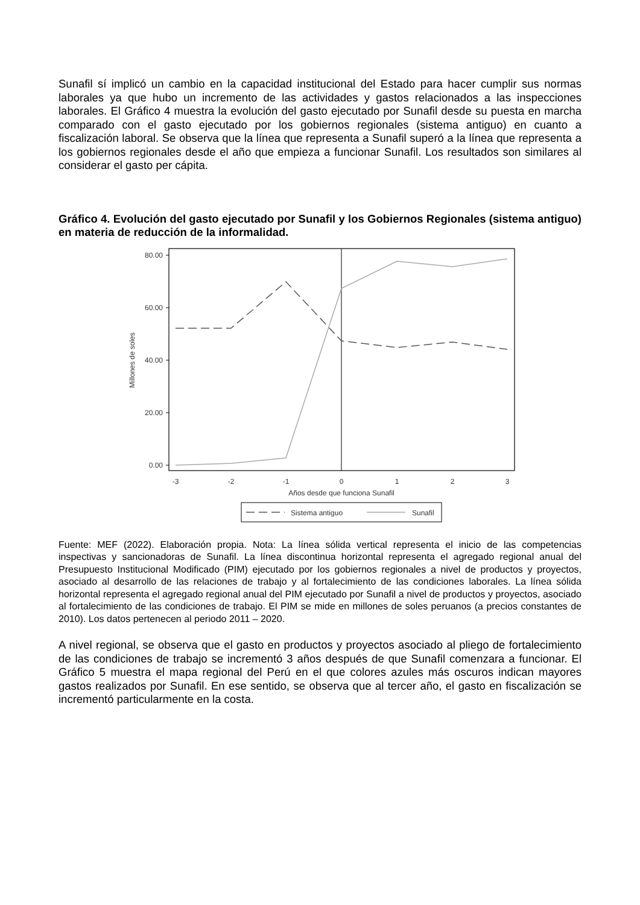Sunafil sí implicó un cambio en la capacidad institucional del Estado para hacer cumplir sus normas laborales ya que hubo un incremento de las actividades y gastos relacionados a las inspecciones laborales. El Gráfico 4 muestra la evolución del gasto ejecutado por Sunafil desde su puesta en marcha comparado con el gasto ejecutado por los gobiernos regionales (sistema antiguo) en cuanto a fiscalización laboral. Se observa que la línea que representa a Sunafil superó a la línea que representa a los gobiernos regionales desde el año que empieza a funcionar Sunafil. Los resultados son similares al considerar el gasto per cápita.
Gráfico 4. Evolución del gasto ejecutado por Sunafil y los Gobiernos Regionales (sistema antiguo) en materia de reducción de la informalidad.
80.00
60.00
40.00
20.00
0.00
Millones de soles
-3
-2
-1
0
1
2
3
Años desde que funciona Sunafil
Sistema antiguo
Sunafil
Fuente: MEF (2022). Elaboración propia. Nota: La línea sólida vertical representa el inicio de las competencias inspectivas y sancionadoras de Sunafil. La línea discontinua horizontal representa el agregado regional anual del Presupuesto Institucional Modificado (PIM) ejecutado por los gobiernos regionales a nivel de productos y proyectos, asociado al desarrollo de las relaciones de trabajo y al fortalecimiento de las condiciones laborales. La línea sólida horizontal representa el agregado regional anual del PIM ejecutado por Sunafil a nivel de productos y proyectos, asociado al fortalecimiento de las condiciones de trabajo. El PIM se mide en millones de soles peruanos (a precios constantes de 2010). Los datos pertenecen al periodo 2011 – 2020.
A nivel regional, se observa que el gasto en productos y proyectos asociado al pliego de fortalecimiento de las condiciones de trabajo se incrementó 3 años después de que Sunafil comenzara a funcionar. El Gráfico 5 muestra el mapa regional del Perú en el que colores azules más oscuros indican mayores gastos realizados por Sunafil. En ese sentido, se observa que al tercer año, el gasto en fiscalización se incrementó particularmente en la costa.